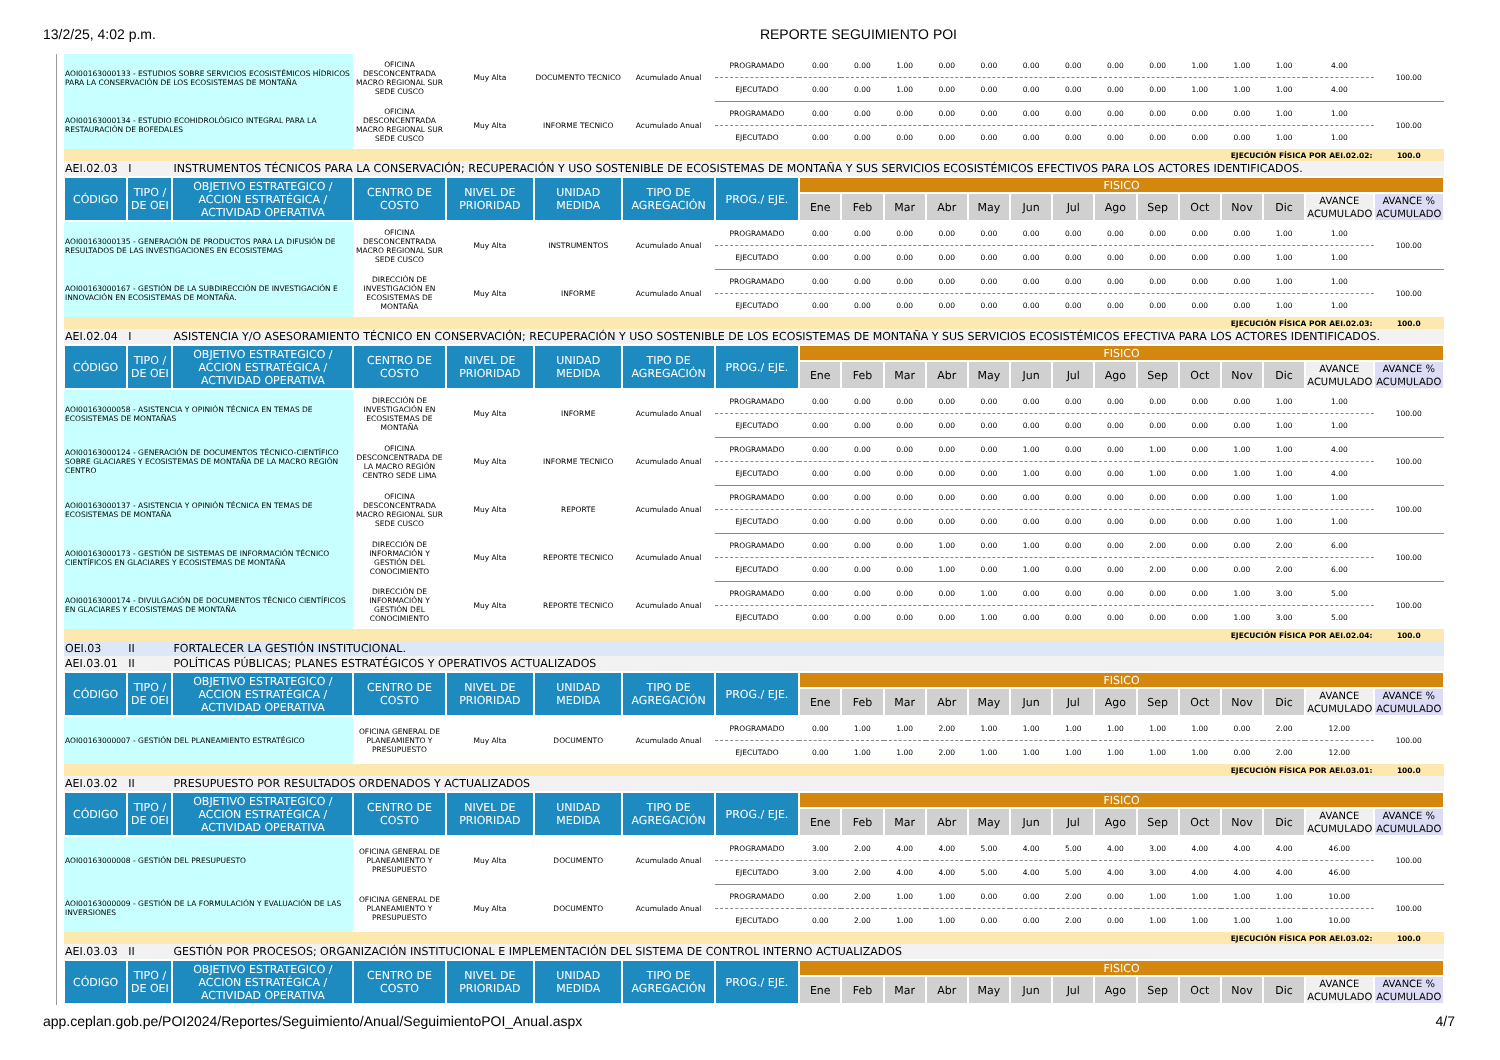13/2/25, 4:02 p.m. REPORTE SEGUIMIENTO POI
| AOI00163000133 - ESTUDIOS SOBRE SERVICIOS ECOSISTÉMICOS HÍDRICOS PARA LA CONSERVACIÓN DE LOS ECOSISTEMAS DE MONTAÑA | | | OFICINA DESCONCENTRADA MACRO REGIONAL SUR SEDE CUSCO | Muy Alta | DOCUMENTO TECNICO | Acumulado Anual | PROGRAMADO | 0.00 | 0.00 | 1.00 | 0.00 | 0.00 | 0.00 | 0.00 | 0.00 | 0.00 | 1.00 | 1.00 | 1.00 | 4.00 | 100.00 |
| | | | | | | | EJECUTADO | 0.00 | 0.00 | 1.00 | 0.00 | 0.00 | 0.00 | 0.00 | 0.00 | 0.00 | 1.00 | 1.00 | 1.00 | 4.00 | |
| AOI00163000134 - ESTUDIO ECOHIDROLÓGICO INTEGRAL PARA LA RESTAURACIÓN DE BOFEDALES | | | OFICINA DESCONCENTRADA MACRO REGIONAL SUR SEDE CUSCO | Muy Alta | INFORME TECNICO | Acumulado Anual | PROGRAMADO | 0.00 | 0.00 | 0.00 | 0.00 | 0.00 | 0.00 | 0.00 | 0.00 | 0.00 | 0.00 | 0.00 | 1.00 | 1.00 | 100.00 |
| | | | | | | | EJECUTADO | 0.00 | 0.00 | 0.00 | 0.00 | 0.00 | 0.00 | 0.00 | 0.00 | 0.00 | 0.00 | 0.00 | 1.00 | 1.00 | |
| EJECUCIÓN FÍSICA POR AEI.02.02: | | | | | | | | | | | | | | | | | | | | | 100.0 |
| AEI.02.03 | I | INSTRUMENTOS TÉCNICOS PARA LA CONSERVACIÓN; RECUPERACIÓN Y USO SOSTENIBLE DE ECOSISTEMAS DE MONTAÑA Y SUS SERVICIOS ECOSISTÉMICOS EFECTIVOS PARA LOS ACTORES IDENTIFICADOS. | | | | | | | | | | | | | | | | | | | |
| CÓDIGO | TIPO / DE OEI | OBJETIVO ESTRATEGICO / ACCION ESTRATÉGICA / ACTIVIDAD OPERATIVA | CENTRO DE COSTO | NIVEL DE PRIORIDAD | UNIDAD MEDIDA | TIPO DE AGREGACIÓN | PROG./ EJE. | FISICO | | | | | | | | | | | | | |
| | | | | | | | | Ene | Feb | Mar | Abr | May | Jun | Jul | Ago | Sep | Oct | Nov | Dic | AVANCE ACUMULADO | AVANCE % ACUMULADO |
| AOI00163000135 - GENERACIÓN DE PRODUCTOS PARA LA DIFUSIÓN DE RESULTADOS DE LAS INVESTIGACIONES EN ECOSISTEMAS | | | OFICINA DESCONCENTRADA MACRO REGIONAL SUR SEDE CUSCO | Muy Alta | INSTRUMENTOS | Acumulado Anual | PROGRAMADO | 0.00 | 0.00 | 0.00 | 0.00 | 0.00 | 0.00 | 0.00 | 0.00 | 0.00 | 0.00 | 0.00 | 1.00 | 1.00 | 100.00 |
| | | | | | | | EJECUTADO | 0.00 | 0.00 | 0.00 | 0.00 | 0.00 | 0.00 | 0.00 | 0.00 | 0.00 | 0.00 | 0.00 | 1.00 | 1.00 | |
| AOI00163000167 - GESTIÓN DE LA SUBDIRECCIÓN DE INVESTIGACIÓN E INNOVACIÓN EN ECOSISTEMAS DE MONTAÑA. | | | DIRECCIÓN DE INVESTIGACIÓN EN ECOSISTEMAS DE MONTAÑA | Muy Alta | INFORME | Acumulado Anual | PROGRAMADO | 0.00 | 0.00 | 0.00 | 0.00 | 0.00 | 0.00 | 0.00 | 0.00 | 0.00 | 0.00 | 0.00 | 1.00 | 1.00 | 100.00 |
| | | | | | | | EJECUTADO | 0.00 | 0.00 | 0.00 | 0.00 | 0.00 | 0.00 | 0.00 | 0.00 | 0.00 | 0.00 | 0.00 | 1.00 | 1.00 | |
| EJECUCIÓN FÍSICA POR AEI.02.03: | | | | | | | | | | | | | | | | | | | | | 100.0 |
| AEI.02.04 | I | ASISTENCIA Y/O ASESORAMIENTO TÉCNICO EN CONSERVACIÓN; RECUPERACIÓN Y USO SOSTENIBLE DE LOS ECOSISTEMAS DE MONTAÑA Y SUS SERVICIOS ECOSISTÉMICOS EFECTIVA PARA LOS ACTORES IDENTIFICADOS. | | | | | | | | | | | | | | | | | | | |
| CÓDIGO | TIPO / DE OEI | OBJETIVO ESTRATEGICO / ACCION ESTRATÉGICA / ACTIVIDAD OPERATIVA | CENTRO DE COSTO | NIVEL DE PRIORIDAD | UNIDAD MEDIDA | TIPO DE AGREGACIÓN | PROG./ EJE. | FISICO | | | | | | | | | | | | | |
| | | | | | | | | Ene | Feb | Mar | Abr | May | Jun | Jul | Ago | Sep | Oct | Nov | Dic | AVANCE ACUMULADO | AVANCE % ACUMULADO |
| AOI00163000058 - ASISTENCIA Y OPINIÓN TÉCNICA EN TEMAS DE ECOSISTEMAS DE MONTAÑAS | | | DIRECCIÓN DE INVESTIGACIÓN EN ECOSISTEMAS DE MONTAÑA | Muy Alta | INFORME | Acumulado Anual | PROGRAMADO | 0.00 | 0.00 | 0.00 | 0.00 | 0.00 | 0.00 | 0.00 | 0.00 | 0.00 | 0.00 | 0.00 | 1.00 | 1.00 | 100.00 |
| | | | | | | | EJECUTADO | 0.00 | 0.00 | 0.00 | 0.00 | 0.00 | 0.00 | 0.00 | 0.00 | 0.00 | 0.00 | 0.00 | 1.00 | 1.00 | |
| AOI00163000124 - GENERACIÓN DE DOCUMENTOS TÉCNICO-CIENTÍFICO SOBRE GLACIARES Y ECOSISTEMAS DE MONTAÑA DE LA MACRO REGIÓN CENTRO | | | OFICINA DESCONCENTRADA DE LA MACRO REGIÓN CENTRO SEDE LIMA | Muy Alta | INFORME TECNICO | Acumulado Anual | PROGRAMADO | 0.00 | 0.00 | 0.00 | 0.00 | 0.00 | 1.00 | 0.00 | 0.00 | 1.00 | 0.00 | 1.00 | 1.00 | 4.00 | 100.00 |
| | | | | | | | EJECUTADO | 0.00 | 0.00 | 0.00 | 0.00 | 0.00 | 1.00 | 0.00 | 0.00 | 1.00 | 0.00 | 1.00 | 1.00 | 4.00 | |
| AOI00163000137 - ASISTENCIA Y OPINIÓN TÉCNICA EN TEMAS DE ECOSISTEMAS DE MONTAÑA | | | OFICINA DESCONCENTRADA MACRO REGIONAL SUR SEDE CUSCO | Muy Alta | REPORTE | Acumulado Anual | PROGRAMADO | 0.00 | 0.00 | 0.00 | 0.00 | 0.00 | 0.00 | 0.00 | 0.00 | 0.00 | 0.00 | 0.00 | 1.00 | 1.00 | 100.00 |
| | | | | | | | EJECUTADO | 0.00 | 0.00 | 0.00 | 0.00 | 0.00 | 0.00 | 0.00 | 0.00 | 0.00 | 0.00 | 0.00 | 1.00 | 1.00 | |
| AOI00163000173 - GESTIÓN DE SISTEMAS DE INFORMACIÓN TÉCNICO CIENTÍFICOS EN GLACIARES Y ECOSISTEMAS DE MONTAÑA | | | DIRECCIÓN DE INFORMACIÓN Y GESTIÓN DEL CONOCIMIENTO | Muy Alta | REPORTE TECNICO | Acumulado Anual | PROGRAMADO | 0.00 | 0.00 | 0.00 | 1.00 | 0.00 | 1.00 | 0.00 | 0.00 | 2.00 | 0.00 | 0.00 | 2.00 | 6.00 | 100.00 |
| | | | | | | | EJECUTADO | 0.00 | 0.00 | 0.00 | 1.00 | 0.00 | 1.00 | 0.00 | 0.00 | 2.00 | 0.00 | 0.00 | 2.00 | 6.00 | |
| AOI00163000174 - DIVULGACIÓN DE DOCUMENTOS TÉCNICO CIENTÍFICOS EN GLACIARES Y ECOSISTEMAS DE MONTAÑA | | | DIRECCIÓN DE INFORMACIÓN Y GESTIÓN DEL CONOCIMIENTO | Muy Alta | REPORTE TECNICO | Acumulado Anual | PROGRAMADO | 0.00 | 0.00 | 0.00 | 0.00 | 1.00 | 0.00 | 0.00 | 0.00 | 0.00 | 0.00 | 1.00 | 3.00 | 5.00 | 100.00 |
| | | | | | | | EJECUTADO | 0.00 | 0.00 | 0.00 | 0.00 | 1.00 | 0.00 | 0.00 | 0.00 | 0.00 | 0.00 | 1.00 | 3.00 | 5.00 | |
| EJECUCIÓN FÍSICA POR AEI.02.04: | | | | | | | | | | | | | | | | | | | | | 100.0 |
| OEI.03 | II | FORTALECER LA GESTIÓN INSTITUCIONAL. | | | | | | | | | | | | | | | | | | | |
| AEI.03.01 | II | POLÍTICAS PÚBLICAS; PLANES ESTRATÉGICOS Y OPERATIVOS ACTUALIZADOS | | | | | | | | | | | | | | | | | | | |
| CÓDIGO | TIPO / DE OEI | OBJETIVO ESTRATEGICO / ACCION ESTRATÉGICA / ACTIVIDAD OPERATIVA | CENTRO DE COSTO | NIVEL DE PRIORIDAD | UNIDAD MEDIDA | TIPO DE AGREGACIÓN | PROG./ EJE. | FISICO | | | | | | | | | | | | | |
| | | | | | | | | Ene | Feb | Mar | Abr | May | Jun | Jul | Ago | Sep | Oct | Nov | Dic | AVANCE ACUMULADO | AVANCE % ACUMULADO |
| AOI00163000007 - GESTIÓN DEL PLANEAMIENTO ESTRATÉGICO | | | OFICINA GENERAL DE PLANEAMIENTO Y PRESUPUESTO | Muy Alta | DOCUMENTO | Acumulado Anual | PROGRAMADO | 0.00 | 1.00 | 1.00 | 2.00 | 1.00 | 1.00 | 1.00 | 1.00 | 1.00 | 1.00 | 0.00 | 2.00 | 12.00 | 100.00 |
| | | | | | | | EJECUTADO | 0.00 | 1.00 | 1.00 | 2.00 | 1.00 | 1.00 | 1.00 | 1.00 | 1.00 | 1.00 | 0.00 | 2.00 | 12.00 | |
| EJECUCIÓN FÍSICA POR AEI.03.01: | | | | | | | | | | | | | | | | | | | | | 100.0 |
| AEI.03.02 | II | PRESUPUESTO POR RESULTADOS ORDENADOS Y ACTUALIZADOS | | | | | | | | | | | | | | | | | | | |
| CÓDIGO | TIPO / DE OEI | OBJETIVO ESTRATEGICO / ACCION ESTRATÉGICA / ACTIVIDAD OPERATIVA | CENTRO DE COSTO | NIVEL DE PRIORIDAD | UNIDAD MEDIDA | TIPO DE AGREGACIÓN | PROG./ EJE. | FISICO | | | | | | | | | | | | | |
| | | | | | | | | Ene | Feb | Mar | Abr | May | Jun | Jul | Ago | Sep | Oct | Nov | Dic | AVANCE ACUMULADO | AVANCE % ACUMULADO |
| AOI00163000008 - GESTIÓN DEL PRESUPUESTO | | | OFICINA GENERAL DE PLANEAMIENTO Y PRESUPUESTO | Muy Alta | DOCUMENTO | Acumulado Anual | PROGRAMADO | 3.00 | 2.00 | 4.00 | 4.00 | 5.00 | 4.00 | 5.00 | 4.00 | 3.00 | 4.00 | 4.00 | 4.00 | 46.00 | 100.00 |
| | | | | | | | EJECUTADO | 3.00 | 2.00 | 4.00 | 4.00 | 5.00 | 4.00 | 5.00 | 4.00 | 3.00 | 4.00 | 4.00 | 4.00 | 46.00 | |
| AOI00163000009 - GESTIÓN DE LA FORMULACIÓN Y EVALUACIÓN DE LAS INVERSIONES | | | OFICINA GENERAL DE PLANEAMIENTO Y PRESUPUESTO | Muy Alta | DOCUMENTO | Acumulado Anual | PROGRAMADO | 0.00 | 2.00 | 1.00 | 1.00 | 0.00 | 0.00 | 2.00 | 0.00 | 1.00 | 1.00 | 1.00 | 1.00 | 10.00 | 100.00 |
| | | | | | | | EJECUTADO | 0.00 | 2.00 | 1.00 | 1.00 | 0.00 | 0.00 | 2.00 | 0.00 | 1.00 | 1.00 | 1.00 | 1.00 | 10.00 | |
| EJECUCIÓN FÍSICA POR AEI.03.02: | | | | | | | | | | | | | | | | | | | | | 100.0 |
| AEI.03.03 | II | GESTIÓN POR PROCESOS; ORGANIZACIÓN INSTITUCIONAL E IMPLEMENTACIÓN DEL SISTEMA DE CONTROL INTERNO ACTUALIZADOS | | | | | | | | | | | | | | | | | | | |
| CÓDIGO | TIPO / DE OEI | OBJETIVO ESTRATEGICO / ACCION ESTRATÉGICA / ACTIVIDAD OPERATIVA | CENTRO DE COSTO | NIVEL DE PRIORIDAD | UNIDAD MEDIDA | TIPO DE AGREGACIÓN | PROG./ EJE. | FISICO | | | | | | | | | | | | | |
| | | | | | | | | Ene | Feb | Mar | Abr | May | Jun | Jul | Ago | Sep | Oct | Nov | Dic | AVANCE ACUMULADO | AVANCE % ACUMULADO |
app.ceplan.gob.pe/POI2024/Reportes/Seguimiento/Anual/SeguimientoPOI_Anual.aspx 4/7